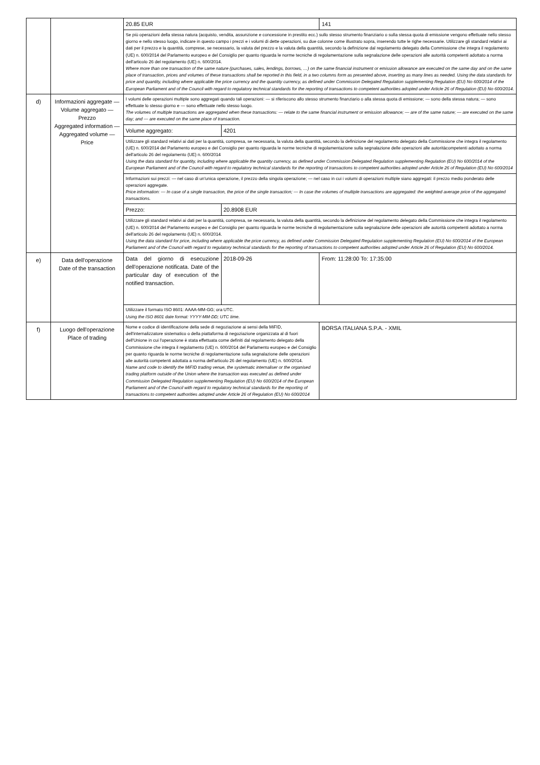| | | 20.85 EUR | | 141 |
| | | Se più operazioni della stessa natura (acquisto, vendita, assunzione e concessione in prestito ecc.) sullo stesso strumento finanziario o sulla stessa quota di emissione vengono effettuate nello stesso giorno e nello stesso luogo, indicare in questo campo i prezzi e i volumi di dette operazioni, su due colonne come illustrato sopra, inserendo tutte le righe necessarie. Utilizzare gli standard relativi ai dati per il prezzo e la quantità, comprese, se necessario, la valuta del prezzo e la valuta della quantità, secondo la definizione dal regolamento delegato della Commissione che integra il regolamento (UE) n. 600/2014 del Parlamento europeo e del Consiglio per quanto riguarda le norme tecniche di regolamentazione sulla segnalazione delle operazioni alle autorità competenti adottato a norma dell'articolo 26 del regolamento (UE) n. 600/2014. Where more than one transaction of the same nature (purchases, sales, lendings, borrows, …) on the same financial instrument or emission allowance are executed on the same day and on the same place of transaction, prices and volumes of these transactions shall be reported in this field, in a two columns form as presented above, inserting as many lines as needed. Using the data standards for price and quantity, including where applicable the price currency and the quantity currency, as defined under Commission Delegated Regulation supplementing Regulation (EU) No 600/2014 of the European Parliament and of the Council with regard to regulatory technical standards for the reporting of transactions to competent authorities adopted under Article 26 of Regulation (EU) No 600/2014. | | |
| d) | Informazioni aggregate — Volume aggregato — Prezzo Aggregated information — Aggregated volume — Price | I volumi delle operazioni multiple sono aggregati quando tali operazioni: — si riferiscono allo stesso strumento finanziario o alla stessa quota di emissione; — sono della stessa natura; — sono effettuate lo stesso giorno e — sono effettuate nello stesso luogo. The volumes of multiple transactions are aggregated when these transactions: — relate to the same financial instrument or emission allowance; — are of the same nature; — are executed on the same day; and — are executed on the same place of transaction. | | |
| | | Volume aggregato: | 4201 | |
| | | Utilizzare gli standard relativi ai dati per la quantità, compresa, se necessaria, la valuta della quantità, secondo la definizione del regolamento delegato della Commissione che integra il regolamento (UE) n. 600/2014 del Parlamento europeo e del Consiglio per quanto riguarda le norme tecniche di regolamentazione sulla segnalazione delle operazioni alle autoritàcompetenti adottato a norma dell'articolo 26 del regolamento (UE) n. 600/2014 Using the data standard for quantity, including where applicable the quantity currency, as defined under Commission Delegated Regulation supplementing Regulation (EU) No 600/2014 of the European Parliament and of the Council with regard to regulatory technical standards for the reporting of transactions to competent authorities adopted under Article 26 of Regulation (EU) No 600/2014 | | |
| | | Informazioni sui prezzi: — nel caso di un'unica operazione, il prezzo della singola operazione; — nel caso in cui i volumi di operazioni multiple siano aggregati: il prezzo medio ponderato delle operazioni aggregate. Price information: — In case of a single transaction, the price of the single transaction; — In case the volumes of multiple transactions are aggregated: the weighted average price of the aggregated transactions. | | |
| | | Prezzo: | 20.8908 EUR | |
| | | Utilizzare gli standard relativi ai dati per la quantità, compresa, se necessaria, la valuta della quantità, secondo la definizione del regolamento delegato della Commissione che integra il regolamento (UE) n. 600/2014 del Parlamento europeo e del Consiglio per quanto riguarda le norme tecniche di regolamentazione sulla segnalazione delle operazioni alle autorità competenti adottato a norma dell'articolo 26 del regolamento (UE) n. 600/2014. Using the data standard for price, including where applicable the price currency, as defined under Commission Delegated Regulation supplementing Regulation (EU) No 600/2014 of the European Parliament and of the Council with regard to regulatory technical standards for the reporting of transactions to competent authorities adopted under Article 26 of Regulation (EU) No 600/2014. | | |
| e) | Data dell'operazione Date of the transaction | Data del giorno di esecuzione dell'operazione notificata. Date of the particular day of execution of the notified transaction. | 2018-09-26 | From: 11:28:00 To: 17:35:00 |
| | | Utilizzare il formato ISO 8601: AAAA-MM-GG; ora UTC. Using the ISO 8601 date format: YYYY-MM-DD; UTC time. | | |
| f) | Luogo dell'operazione Place of trading | Nome e codice di identificazione della sede di negoziazione ai sensi della MiFID, dell'internalizzatore sistematico o della piattaforma di negoziazione organizzata al di fuori dell'Unione in cui l'operazione è stata effettuata come definiti dal regolamento delegato della Commissione che integra il regolamento (UE) n. 600/2014 del Parlamento europeo e del Consiglio per quanto riguarda le norme tecniche di regolamentazione sulla segnalazione delle operazioni alle autorità competenti adottata a norma dell'articolo 26 del regolamento (UE) n. 600/2014. Name and code to identify the MiFID trading venue, the systematic internaliser or the organised trading platform outside of the Union where the transaction was executed as defined under Commission Delegated Regulation supplementing Regulation (EU) No 600/2014 of the European Parliament and of the Council with regard to regulatory technical standards for the reporting of transactions to competent authorities adopted under Article 26 of Regulation (EU) No 600/2014 | | BORSA ITALIANA S.P.A. - XMIL |